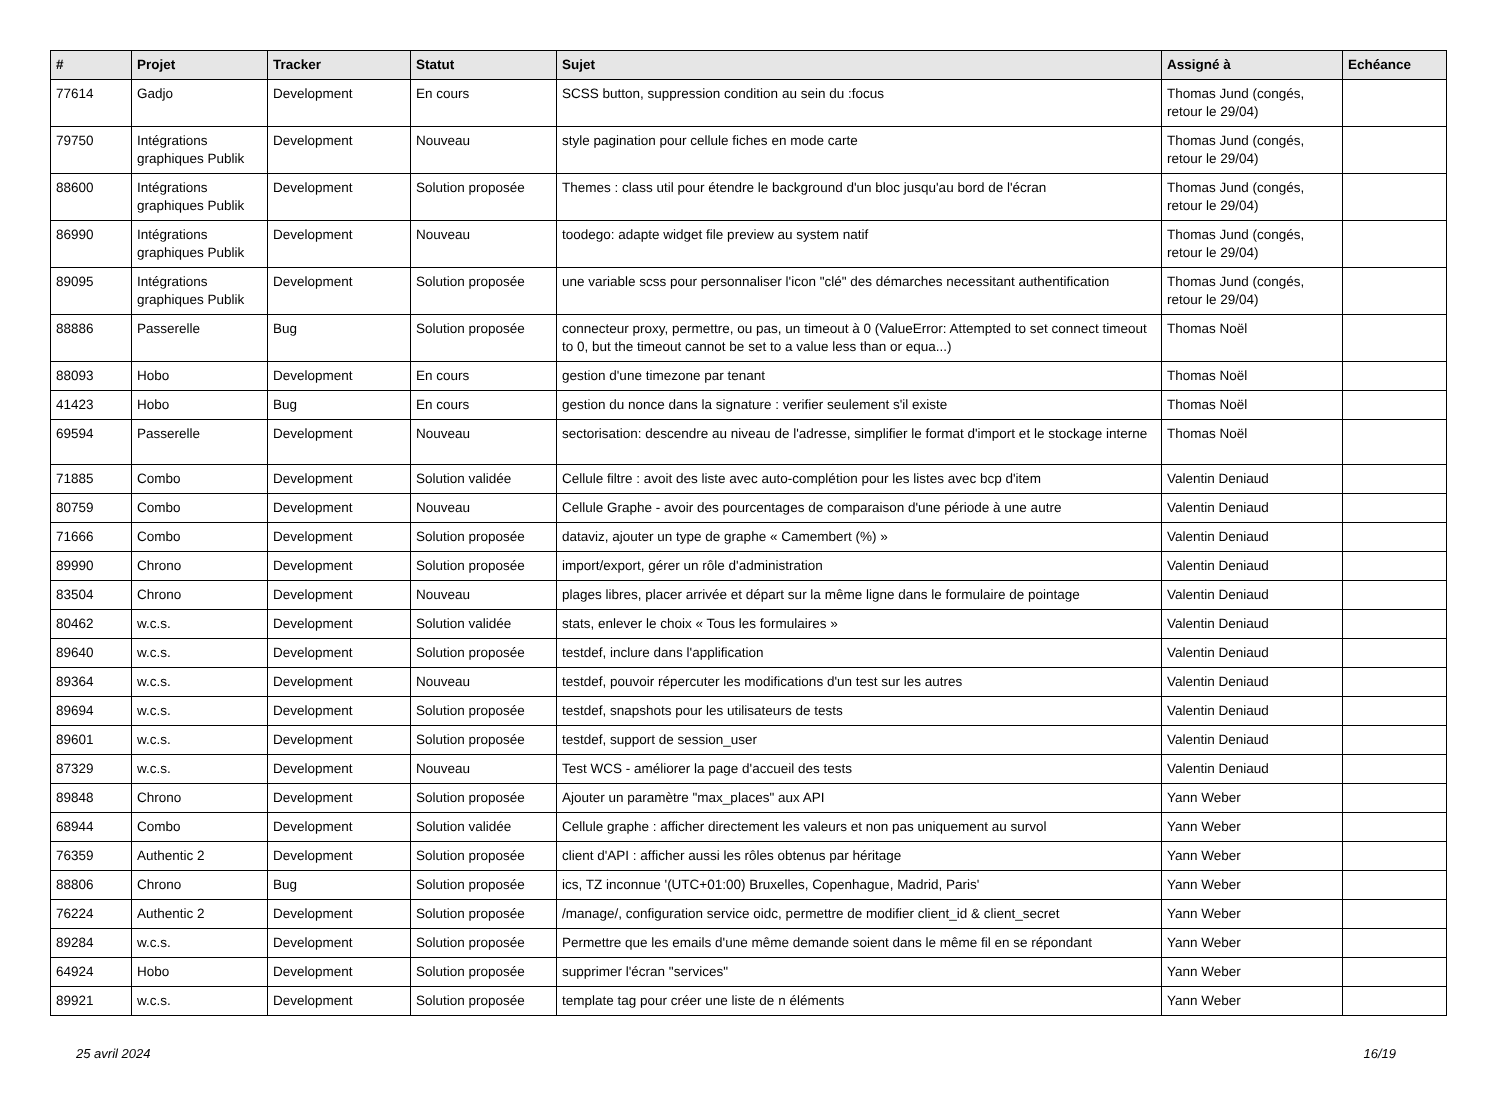| # | Projet | Tracker | Statut | Sujet | Assigné à | Echéance |
| --- | --- | --- | --- | --- | --- | --- |
| 77614 | Gadjo | Development | En cours | SCSS button, suppression condition au sein du :focus | Thomas Jund (congés, retour le 29/04) | |
| 79750 | Intégrations graphiques Publik | Development | Nouveau | style pagination pour cellule fiches en mode carte | Thomas Jund (congés, retour le 29/04) | |
| 88600 | Intégrations graphiques Publik | Development | Solution proposée | Themes : class util pour étendre le background d'un bloc jusqu'au bord de l'écran | Thomas Jund (congés, retour le 29/04) | |
| 86990 | Intégrations graphiques Publik | Development | Nouveau | toodego: adapte widget file preview au system natif | Thomas Jund (congés, retour le 29/04) | |
| 89095 | Intégrations graphiques Publik | Development | Solution proposée | une variable scss pour personnaliser l'icon "clé" des démarches necessitant authentification | Thomas Jund (congés, retour le 29/04) | |
| 88886 | Passerelle | Bug | Solution proposée | connecteur proxy, permettre, ou pas, un timeout à 0 (ValueError: Attempted to set connect timeout to 0, but the timeout cannot be set to a value less than or equa...) | Thomas Noël | |
| 88093 | Hobo | Development | En cours | gestion d'une timezone par tenant | Thomas Noël | |
| 41423 | Hobo | Bug | En cours | gestion du nonce dans la signature : verifier seulement s'il existe | Thomas Noël | |
| 69594 | Passerelle | Development | Nouveau | sectorisation: descendre au niveau de l'adresse, simplifier le format d'import et le stockage interne | Thomas Noël | |
| 71885 | Combo | Development | Solution validée | Cellule filtre : avoit des liste avec auto-complétion pour les listes avec bcp d'item | Valentin Deniaud | |
| 80759 | Combo | Development | Nouveau | Cellule Graphe - avoir des pourcentages de comparaison d'une période à une autre | Valentin Deniaud | |
| 71666 | Combo | Development | Solution proposée | dataviz, ajouter un type de graphe « Camembert (%) » | Valentin Deniaud | |
| 89990 | Chrono | Development | Solution proposée | import/export, gérer un rôle d'administration | Valentin Deniaud | |
| 83504 | Chrono | Development | Nouveau | plages libres, placer arrivée et départ sur la même ligne dans le formulaire de pointage | Valentin Deniaud | |
| 80462 | w.c.s. | Development | Solution validée | stats, enlever le choix « Tous les formulaires » | Valentin Deniaud | |
| 89640 | w.c.s. | Development | Solution proposée | testdef, inclure dans l'applification | Valentin Deniaud | |
| 89364 | w.c.s. | Development | Nouveau | testdef, pouvoir répercuter les modifications d'un test sur les autres | Valentin Deniaud | |
| 89694 | w.c.s. | Development | Solution proposée | testdef, snapshots pour les utilisateurs de tests | Valentin Deniaud | |
| 89601 | w.c.s. | Development | Solution proposée | testdef, support de session_user | Valentin Deniaud | |
| 87329 | w.c.s. | Development | Nouveau | Test WCS - améliorer la page d'accueil des tests | Valentin Deniaud | |
| 89848 | Chrono | Development | Solution proposée | Ajouter un paramètre "max_places" aux API | Yann Weber | |
| 68944 | Combo | Development | Solution validée | Cellule graphe : afficher directement les valeurs et non pas uniquement au survol | Yann Weber | |
| 76359 | Authentic 2 | Development | Solution proposée | client d'API : afficher aussi les rôles obtenus par héritage | Yann Weber | |
| 88806 | Chrono | Bug | Solution proposée | ics, TZ inconnue '(UTC+01:00) Bruxelles, Copenhague, Madrid, Paris' | Yann Weber | |
| 76224 | Authentic 2 | Development | Solution proposée | /manage/, configuration service oidc, permettre de modifier client_id & client_secret | Yann Weber | |
| 89284 | w.c.s. | Development | Solution proposée | Permettre que les emails d'une même demande soient dans le même fil en se répondant | Yann Weber | |
| 64924 | Hobo | Development | Solution proposée | supprimer l'écran "services" | Yann Weber | |
| 89921 | w.c.s. | Development | Solution proposée | template tag pour créer une liste de n éléments | Yann Weber | |
25 avril 2024 16/19